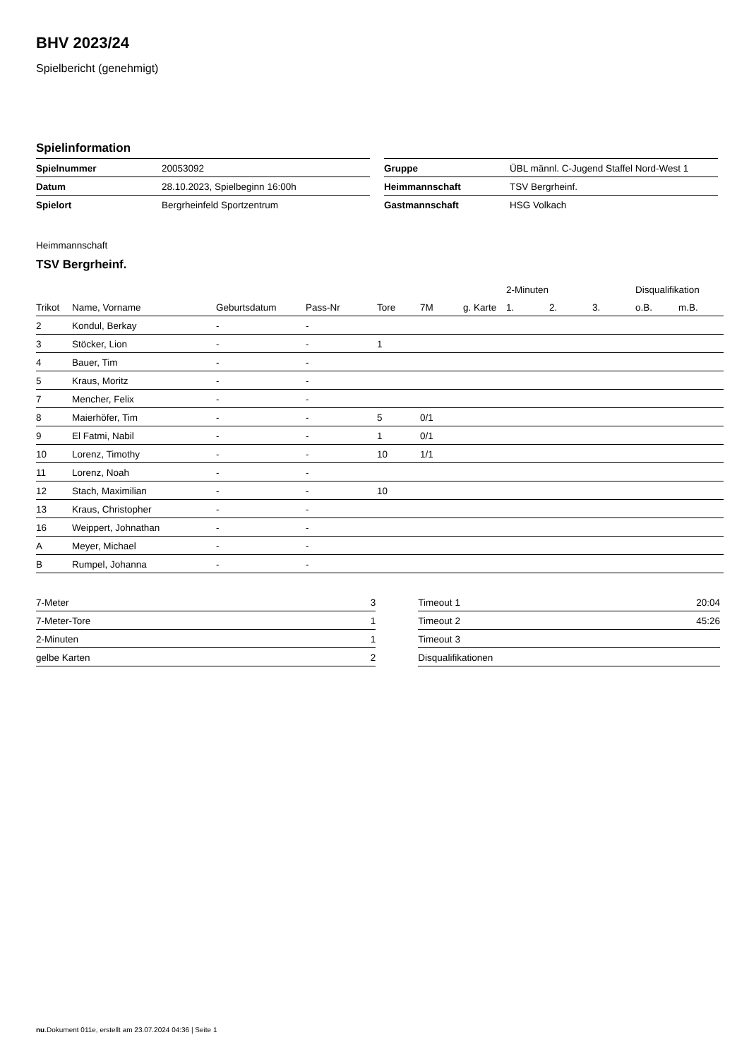BHV 2023/24
Spielbericht (genehmigt)
Spielinformation
| Spielnummer | 20053092 |
| Datum | 28.10.2023, Spielbeginn 16:00h |
| Spielort | Bergrheinfeld Sportzentrum |
| Gruppe | ÜBL männl. C-Jugend Staffel Nord-West 1 |
| Heimmannschaft | TSV Bergrheinf. |
| Gastmannschaft | HSG Volkach |
Heimmannschaft
TSV Bergrheinf.
| | | | | | | | 2-Minuten | | | Disqualifikation | |
| --- | --- | --- | --- | --- | --- | --- | --- | --- | --- | --- | --- |
| Trikot | Name, Vorname | Geburtsdatum | Pass-Nr | Tore | 7M | g. Karte | 1. | 2. | 3. | o.B. | m.B. |
| 2 | Kondul, Berkay | - | - | | | | | | | | |
| 3 | Stöcker, Lion | - | - | 1 | | | | | | | |
| 4 | Bauer, Tim | - | - | | | | | | | | |
| 5 | Kraus, Moritz | - | - | | | | | | | | |
| 7 | Mencher, Felix | - | - | | | | | | | | |
| 8 | Maierhöfer, Tim | - | - | 5 | 0/1 | | | | | | |
| 9 | El Fatmi, Nabil | - | - | 1 | 0/1 | | | | | | |
| 10 | Lorenz, Timothy | - | - | 10 | 1/1 | | | | | | |
| 11 | Lorenz, Noah | - | - | | | | | | | | |
| 12 | Stach, Maximilian | - | - | 10 | | | | | | | |
| 13 | Kraus, Christopher | - | - | | | | | | | | |
| 16 | Weippert, Johnathan | - | - | | | | | | | | |
| A | Meyer, Michael | - | - | | | | | | | | |
| B | Rumpel, Johanna | - | - | | | | | | | | |
| 7-Meter | 3 |
| 7-Meter-Tore | 1 |
| 2-Minuten | 1 |
| gelbe Karten | 2 |
| Timeout 1 | 20:04 |
| Timeout 2 | 45:26 |
| Timeout 3 | |
| Disqualifikationen | |
nu.Dokument 011e, erstellt am 23.07.2024 04:36 | Seite 1